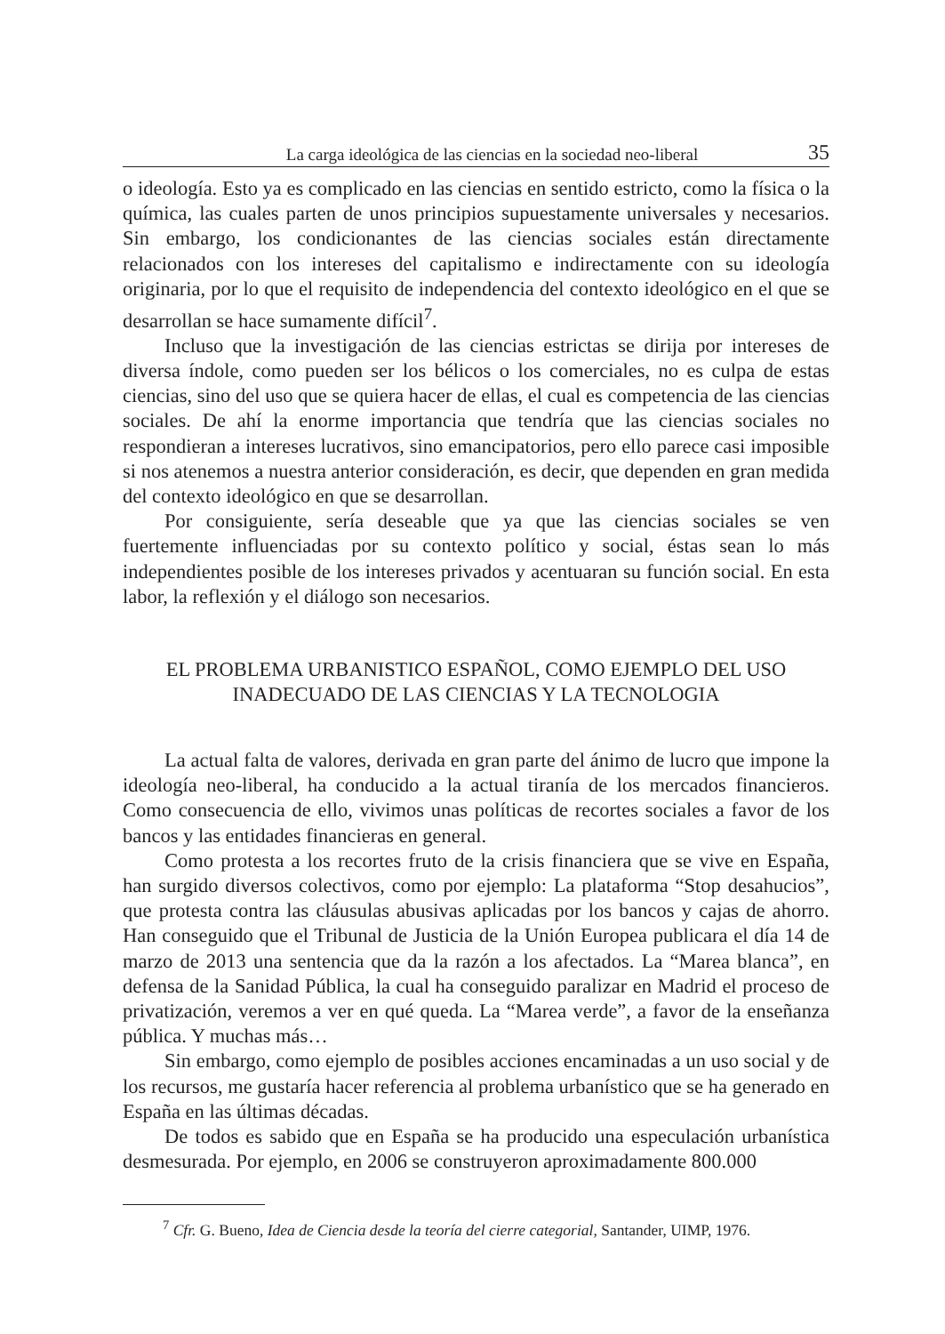La carga ideológica de las ciencias en la sociedad neo-liberal 35
o ideología. Esto ya es complicado en las ciencias en sentido estricto, como la física o la química, las cuales parten de unos principios supuestamente universales y necesarios. Sin embargo, los condicionantes de las ciencias sociales están directamente relacionados con los intereses del capitalismo e indirectamente con su ideología originaria, por lo que el requisito de independencia del contexto ideológico en el que se desarrollan se hace sumamente difícil<sup>7</sup>.
Incluso que la investigación de las ciencias estrictas se dirija por intereses de diversa índole, como pueden ser los bélicos o los comerciales, no es culpa de estas ciencias, sino del uso que se quiera hacer de ellas, el cual es competencia de las ciencias sociales. De ahí la enorme importancia que tendría que las ciencias sociales no respondieran a intereses lucrativos, sino emancipatorios, pero ello parece casi imposible si nos atenemos a nuestra anterior consideración, es decir, que dependen en gran medida del contexto ideológico en que se desarrollan.
Por consiguiente, sería deseable que ya que las ciencias sociales se ven fuertemente influenciadas por su contexto político y social, éstas sean lo más independientes posible de los intereses privados y acentuaran su función social. En esta labor, la reflexión y el diálogo son necesarios.
EL PROBLEMA URBANISTICO ESPAÑOL, COMO EJEMPLO DEL USO
INADECUADO DE LAS CIENCIAS Y LA TECNOLOGIA
La actual falta de valores, derivada en gran parte del ánimo de lucro que impone la ideología neo-liberal, ha conducido a la actual tiranía de los mercados financieros. Como consecuencia de ello, vivimos unas políticas de recortes sociales a favor de los bancos y las entidades financieras en general.
Como protesta a los recortes fruto de la crisis financiera que se vive en España, han surgido diversos colectivos, como por ejemplo: La plataforma “Stop desahucios”, que protesta contra las cláusulas abusivas aplicadas por los bancos y cajas de ahorro. Han conseguido que el Tribunal de Justicia de la Unión Europea publicara el día 14 de marzo de 2013 una sentencia que da la razón a los afectados. La “Marea blanca”, en defensa de la Sanidad Pública, la cual ha conseguido paralizar en Madrid el proceso de privatización, veremos a ver en qué queda. La “Marea verde”, a favor de la enseñanza pública. Y muchas más…
Sin embargo, como ejemplo de posibles acciones encaminadas a un uso social y de los recursos, me gustaría hacer referencia al problema urbanístico que se ha generado en España en las últimas décadas.
De todos es sabido que en España se ha producido una especulación urbanística desmesurada. Por ejemplo, en 2006 se construyeron aproximadamente 800.000
<sup>7</sup> Cfr. G. Bueno, Idea de Ciencia desde la teoría del cierre categorial, Santander, UIMP, 1976.